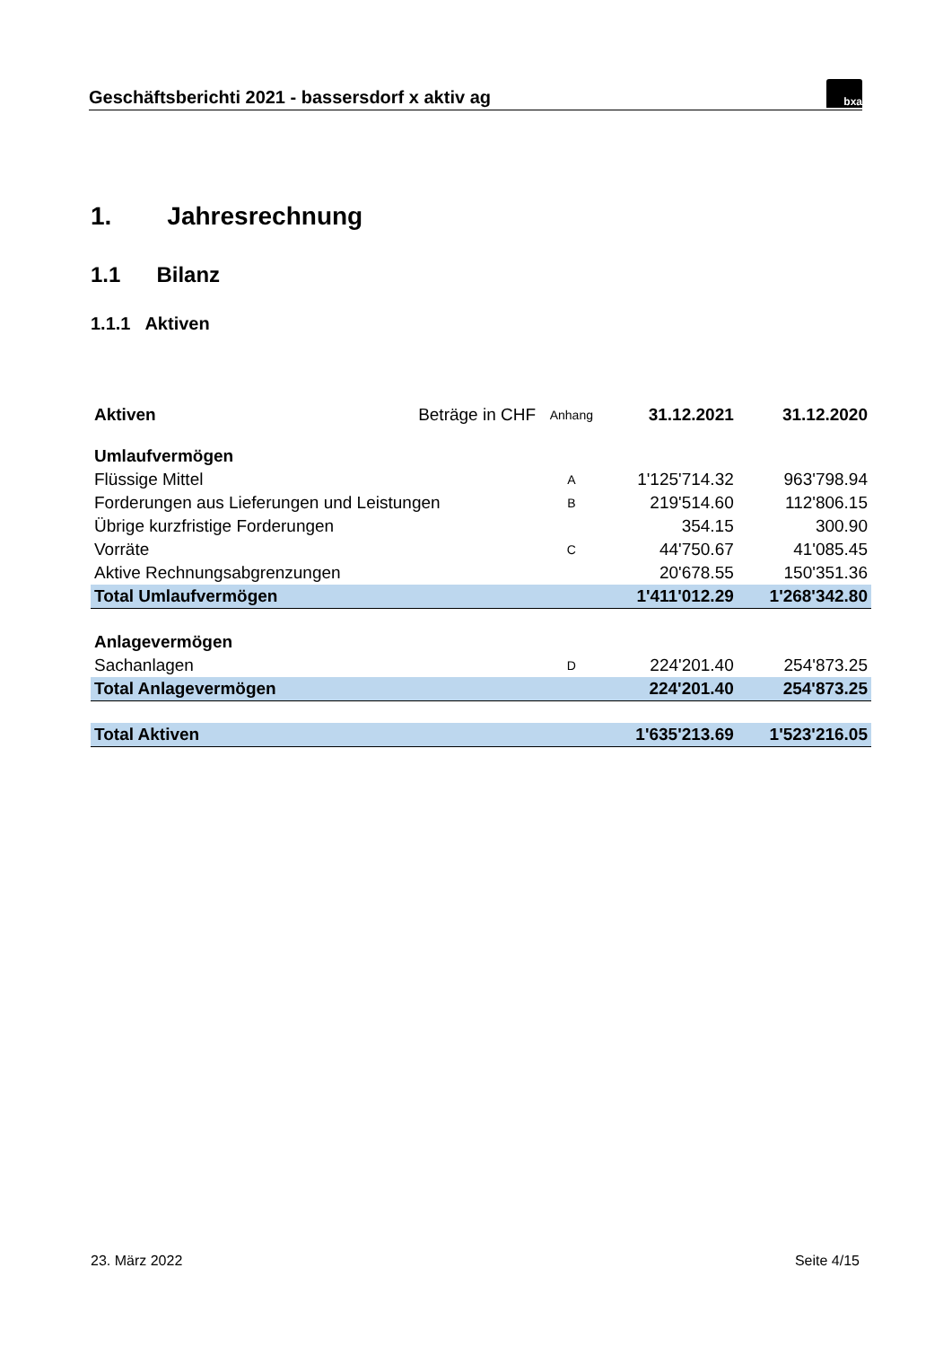Geschäftsberichti 2021 - bassersdorf x aktiv ag
bxa
1. Jahresrechnung
1.1 Bilanz
1.1.1 Aktiven
| Aktiven | Beträge in CHF | Anhang | 31.12.2021 | 31.12.2020 |
| Umlaufvermögen | | | | |
| Flüssige Mittel | | A | 1'125'714.32 | 963'798.94 |
| Forderungen aus Lieferungen und Leistungen | | B | 219'514.60 | 112'806.15 |
| Übrige kurzfristige Forderungen | | | 354.15 | 300.90 |
| Vorräte | | C | 44'750.67 | 41'085.45 |
| Aktive Rechnungsabgrenzungen | | | 20'678.55 | 150'351.36 |
| Total Umlaufvermögen | | | 1'411'012.29 | 1'268'342.80 |
| Anlagevermögen | | | | |
| Sachanlagen | | D | 224'201.40 | 254'873.25 |
| Total Anlagevermögen | | | 224'201.40 | 254'873.25 |
| Total Aktiven | | | 1'635'213.69 | 1'523'216.05 |
23. März 2022 Seite 4/15